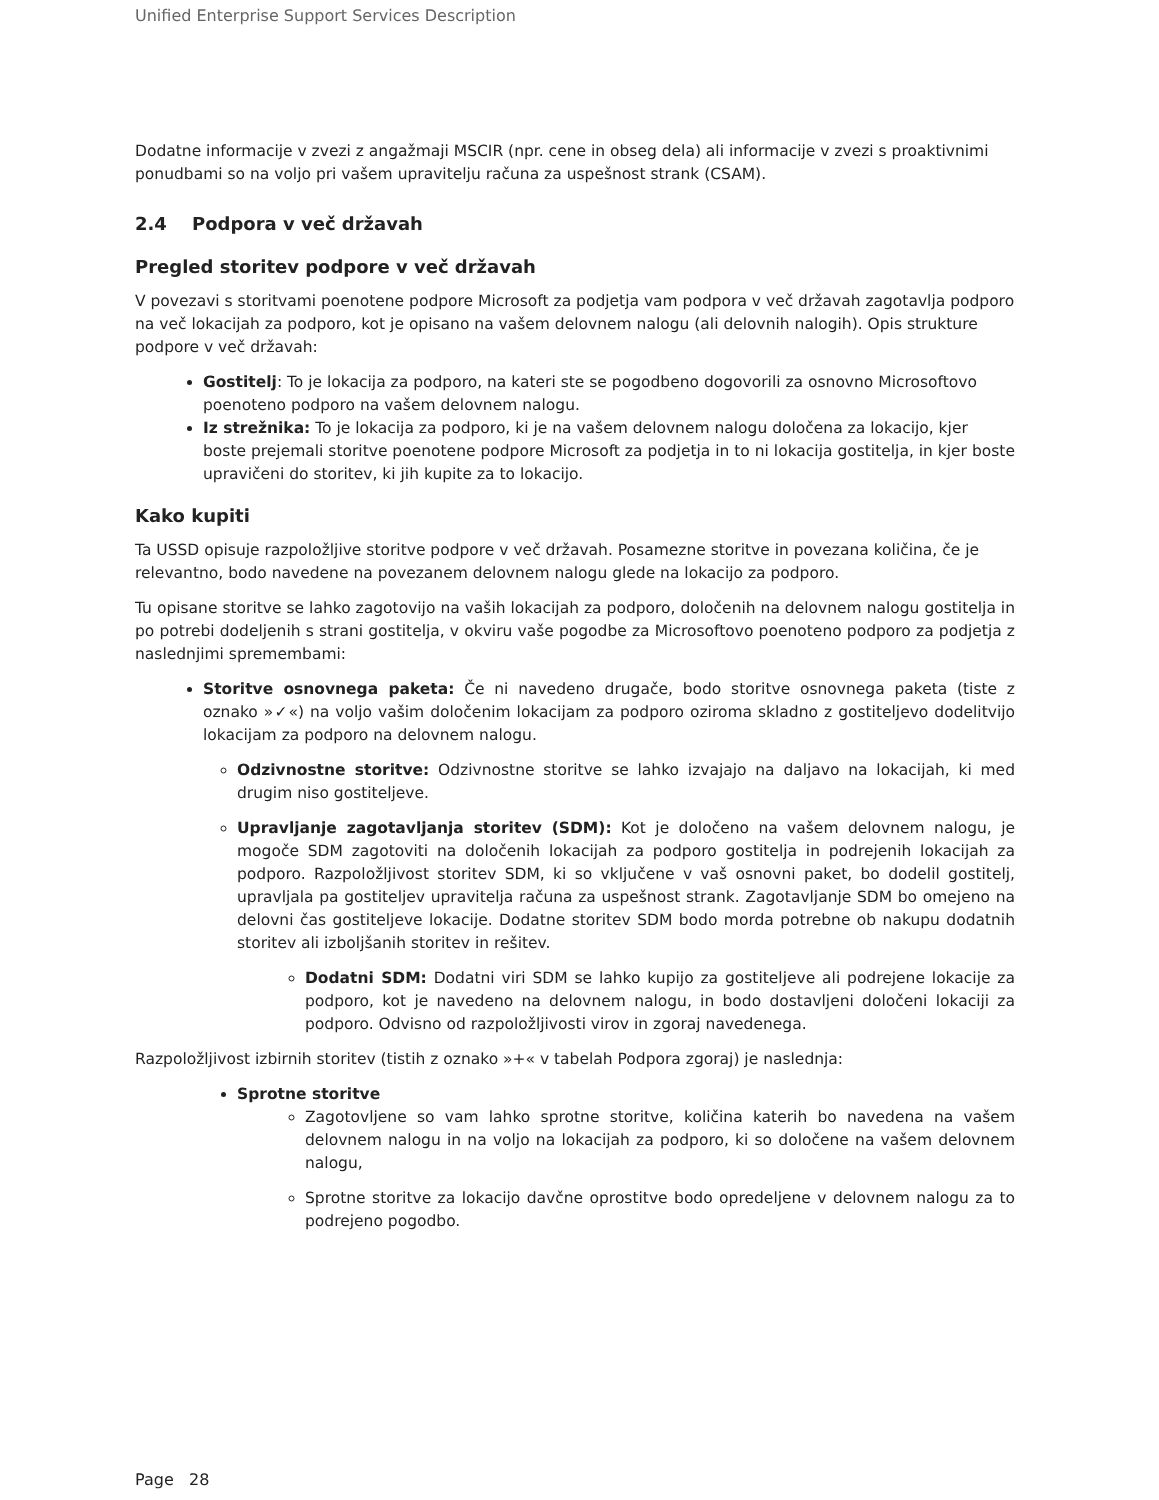Unified Enterprise Support Services Description
Dodatne informacije v zvezi z angažmaji MSCIR (npr. cene in obseg dela) ali informacije v zvezi s proaktivnimi ponudbami so na voljo pri vašem upravitelju računa za uspešnost strank (CSAM).
2.4 Podpora v več državah
Pregled storitev podpore v več državah
V povezavi s storitvami poenotene podpore Microsoft za podjetja vam podpora v več državah zagotavlja podporo na več lokacijah za podporo, kot je opisano na vašem delovnem nalogu (ali delovnih nalogih). Opis strukture podpore v več državah:
Gostitelj: To je lokacija za podporo, na kateri ste se pogodbeno dogovorili za osnovno Microsoftovo poenoteno podporo na vašem delovnem nalogu.
Iz strežnika: To je lokacija za podporo, ki je na vašem delovnem nalogu določena za lokacijo, kjer boste prejemali storitve poenotene podpore Microsoft za podjetja in to ni lokacija gostitelja, in kjer boste upravičeni do storitev, ki jih kupite za to lokacijo.
Kako kupiti
Ta USSD opisuje razpoložljive storitve podpore v več državah. Posamezne storitve in povezana količina, če je relevantno, bodo navedene na povezanem delovnem nalogu glede na lokacijo za podporo.
Tu opisane storitve se lahko zagotovijo na vaših lokacijah za podporo, določenih na delovnem nalogu gostitelja in po potrebi dodeljenih s strani gostitelja, v okviru vaše pogodbe za Microsoftovo poenoteno podporo za podjetja z naslednjimi spremembami:
Storitve osnovnega paketa: Če ni navedeno drugače, bodo storitve osnovnega paketa (tiste z oznako »✓«) na voljo vašim določenim lokacijam za podporo oziroma skladno z gostiteljevo dodelitvijo lokacijam za podporo na delovnem nalogu.
Odzivnostne storitve: Odzivnostne storitve se lahko izvajajo na daljavo na lokacijah, ki med drugim niso gostiteljeve.
Upravljanje zagotavljanja storitev (SDM): Kot je določeno na vašem delovnem nalogu, je mogoče SDM zagotoviti na določenih lokacijah za podporo gostitelja in podrejenih lokacijah za podporo. Razpoložljivost storitev SDM, ki so vključene v vaš osnovni paket, bo dodelil gostitelj, upravljala pa gostiteljev upravitelja računa za uspešnost strank. Zagotavljanje SDM bo omejeno na delovni čas gostiteljeve lokacije. Dodatne storitev SDM bodo morda potrebne ob nakupu dodatnih storitev ali izboljšanih storitev in rešitev.
Dodatni SDM: Dodatni viri SDM se lahko kupijo za gostiteljeve ali podrejene lokacije za podporo, kot je navedeno na delovnem nalogu, in bodo dostavljeni določeni lokaciji za podporo. Odvisno od razpoložljivosti virov in zgoraj navedenega.
Razpoložljivost izbirnih storitev (tistih z oznako »+« v tabelah Podpora zgoraj) je naslednja:
Sprotne storitve
Zagotovljene so vam lahko sprotne storitve, količina katerih bo navedena na vašem delovnem nalogu in na voljo na lokacijah za podporo, ki so določene na vašem delovnem nalogu,
Sprotne storitve za lokacijo davčne oprostitve bodo opredeljene v delovnem nalogu za to podrejeno pogodbo.
Page 28